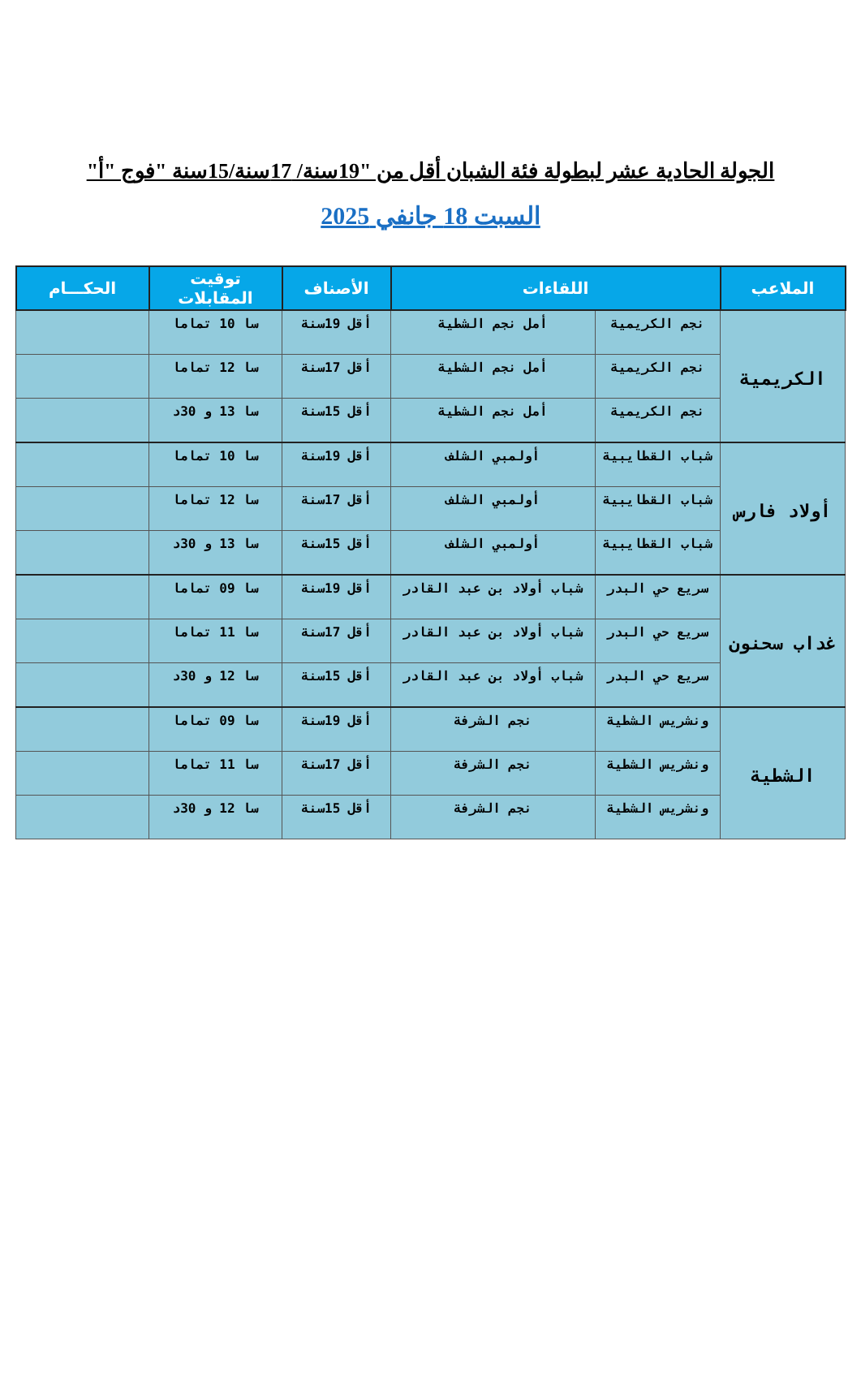الجولة الحادية عشر لبطولة فئة الشبان أقل من "19سنة/ 17سنة/15سنة "فوج "أ"
السبت 18 جانفي 2025
| الملاعب | اللقاءات | | الأصناف | توقيت المقابلات | الحكـــام |
| --- | --- | --- | --- | --- | --- |
| الكريمية | نجم الكريمية | أمل نجم الشطية | أقل 19سنة | سا 10 تماما | |
| | نجم الكريمية | أمل نجم الشطية | أقل 17سنة | سا 12 تماما | |
| | نجم الكريمية | أمل نجم الشطية | أقل 15سنة | سا 13 و 30د | |
| أولاد فارس | شباب القطايبية | أولمبي الشلف | أقل 19سنة | سا 10 تماما | |
| | شباب القطايبية | أولمبي الشلف | أقل 17سنة | سا 12 تماما | |
| | شباب القطايبية | أولمبي الشلف | أقل 15سنة | سا 13 و 30د | |
| غداب سحنون | سريع حي البدر | شباب أولاد بن عبد القادر | أقل 19سنة | سا 09 تماما | |
| | سريع حي البدر | شباب أولاد بن عبد القادر | أقل 17سنة | سا 11 تماما | |
| | سريع حي البدر | شباب أولاد بن عبد القادر | أقل 15سنة | سا 12 و 30د | |
| الشطية | ونشريس الشطية | نجم الشرفة | أقل 19سنة | سا 09 تماما | |
| | ونشريس الشطية | نجم الشرفة | أقل 17سنة | سا 11 تماما | |
| | ونشريس الشطية | نجم الشرفة | أقل 15سنة | سا 12 و 30د | |